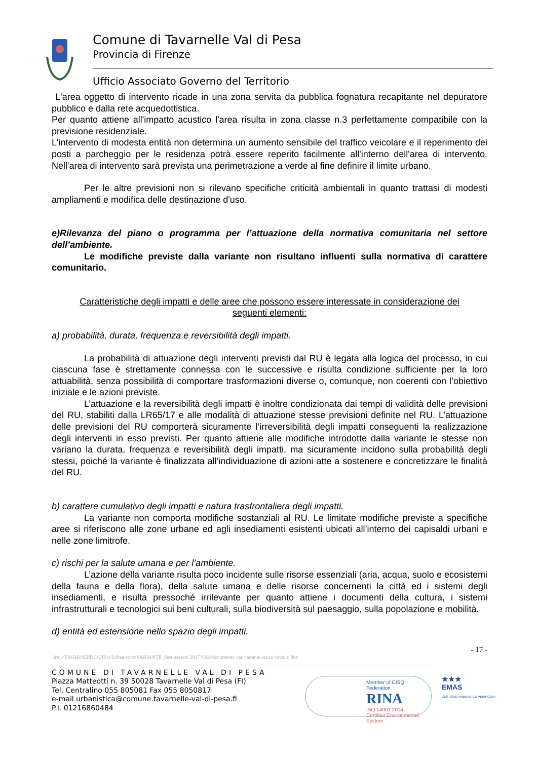Comune di Tavarnelle Val di Pesa
Provincia di Firenze
Ufficio Associato Governo del Territorio
L'area oggetto di intervento ricade in una zona servita da pubblica fognatura recapitante nel depuratore pubblico e dalla rete acquedottistica.
Per quanto attiene all'impatto acustico l'area risulta in zona classe n.3 perfettamente compatibile con la previsione residenziale.
L'intervento di modesta entità non determina un aumento sensibile del traffico veicolare e il reperimento dei posti a parcheggio per le residenza potrà essere reperito facilmente all'interno dell'area di intervento. Nell'area di intervento sarà prevista una perimetrazione a verde al fine definire il limite urbano.
Per le altre previsioni non si rilevano specifiche criticità ambientali in quanto trattasi di modesti ampliamenti e modifica delle destinazione d'uso.
e)Rilevanza del piano o programma per l’attuazione della normativa comunitaria nel settore dell’ambiente.
Le modifiche previste dalla variante non risultano influenti sulla normativa di carattere comunitario.
Caratteristiche degli impatti e delle aree che possono essere interessate in considerazione dei seguenti elementi:
a) probabilità, durata, frequenza e reversibilità degli impatti.
La probabilità di attuazione degli interventi previsti dal RU è legata alla logica del processo, in cui ciascuna fase è strettamente connessa con le successive e risulta condizione sufficiente per la loro attuabilità, senza possibilità di comportare trasformazioni diverse o, comunque, non coerenti con l’obiettivo iniziale e le azioni previste.
L’attuazione e la reversibilità degli impatti è inoltre condizionata dai tempi di validità delle previsioni del RU, stabiliti dalla LR65/17 e alle modalità di attuazione stesse previsioni definite nel RU. L’attuazione delle previsioni del RU comporterà sicuramente l’irreversibilità degli impatti conseguenti la realizzazione degli interventi in esso previsti. Per quanto attiene alle modifiche introdotte dalla variante le stesse non variano la durata, frequenza e reversibilità degli impatti, ma sicuramente incidono sulla probabilità degli stessi, poiché la variante è finalizzata all’individuazione di azioni atte a sostenere e concretizzare le finalità del RU.
b) carattere cumulativo degli impatti e natura trasfrontaliera degli impatti.
La variante non comporta modifiche sostanziali al RU. Le limitate modifiche previste a specifiche aree si riferiscono alle zone urbane ed agli insediamenti esistenti ubicati all’interno dei capisaldi urbani e nelle zone limitrofe.
c) rischi per la salute umana e per l’ambiente.
L’azione della variante risulta poco incidente sulle risorse essenziali (aria, acqua, suolo e ecosistemi della fauna e della flora), della salute umana e delle risorse concernenti la città ed i sistemi degli insediamenti, e risulta pressoché irrilevante per quanto attiene i documenti della cultura, i sistemi infrastrutturali e tecnologici sui beni culturali, sulla biodiversità sul paesaggio, sulla popolazione e mobilità.
d) entità ed estensione nello spazio degli impatti.
- 17 -
ire_\\TAVARNEPDC\Uffici\Urbanistica\VARIANTE_destinazioni 2017\VAS\documento vas variante senza vincolo.doc
COMUNE DI TAVARNELLE VAL DI PESA
Piazza Matteotti n. 39 50028 Tavarnelle Val di Pesa (FI)
Tel. Centralino 055 805081 Fax 055 8050817
e-mail urbanistica@comune.tavarnelle-val-di-pesa.fi
P.I. 01216860484
Member of CISQ Federation
RINA
ISO 14001:2004
Certified Environmental System
★★★
EMAS
GESTIONE AMBIENTALE VERIFICATA